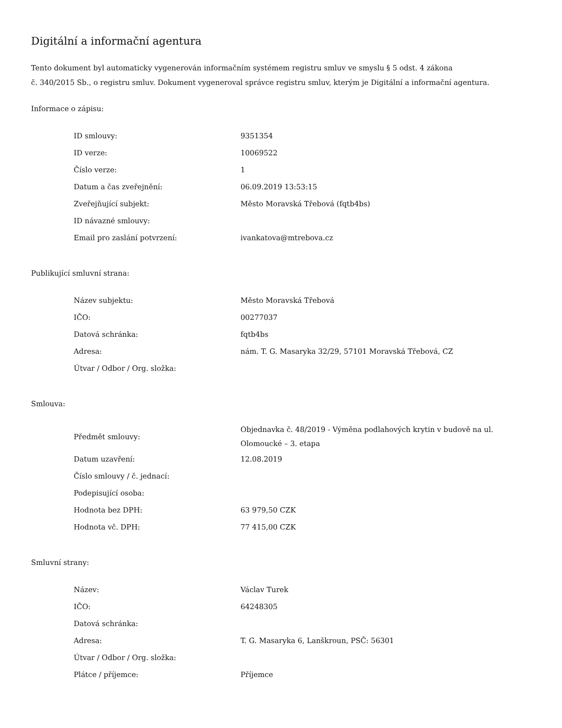Digitální a informační agentura
Tento dokument byl automaticky vygenerován informačním systémem registru smluv ve smyslu § 5 odst. 4 zákona
č. 340/2015 Sb., o registru smluv. Dokument vygeneroval správce registru smluv, kterým je Digitální a informační agentura.
Informace o zápisu:
| ID smlouvy: | 9351354 |
| ID verze: | 10069522 |
| Číslo verze: | 1 |
| Datum a čas zveřejnění: | 06.09.2019 13:53:15 |
| Zveřejňující subjekt: | Město Moravská Třebová (fqtb4bs) |
| ID návazné smlouvy: | |
| Email pro zaslání potvrzení: | ivankatova@mtrebova.cz |
Publikující smluvní strana:
| Název subjektu: | Město Moravská Třebová |
| IČO: | 00277037 |
| Datová schránka: | fqtb4bs |
| Adresa: | nám. T. G. Masaryka 32/29, 57101 Moravská Třebová, CZ |
| Útvar / Odbor / Org. složka: | |
Smlouva:
| Předmět smlouvy: | Objednavka č. 48/2019 - Výměna podlahových krytin v budově na ul. Olomoucké – 3. etapa |
| Datum uzavření: | 12.08.2019 |
| Číslo smlouvy / č. jednací: | |
| Podepisující osoba: | |
| Hodnota bez DPH: | 63 979,50 CZK |
| Hodnota vč. DPH: | 77 415,00 CZK |
Smluvní strany:
| Název: | Václav Turek |
| IČO: | 64248305 |
| Datová schránka: | |
| Adresa: | T. G. Masaryka 6, Lanškroun, PSČ: 56301 |
| Útvar / Odbor / Org. složka: | |
| Plátce / příjemce: | Příjemce |